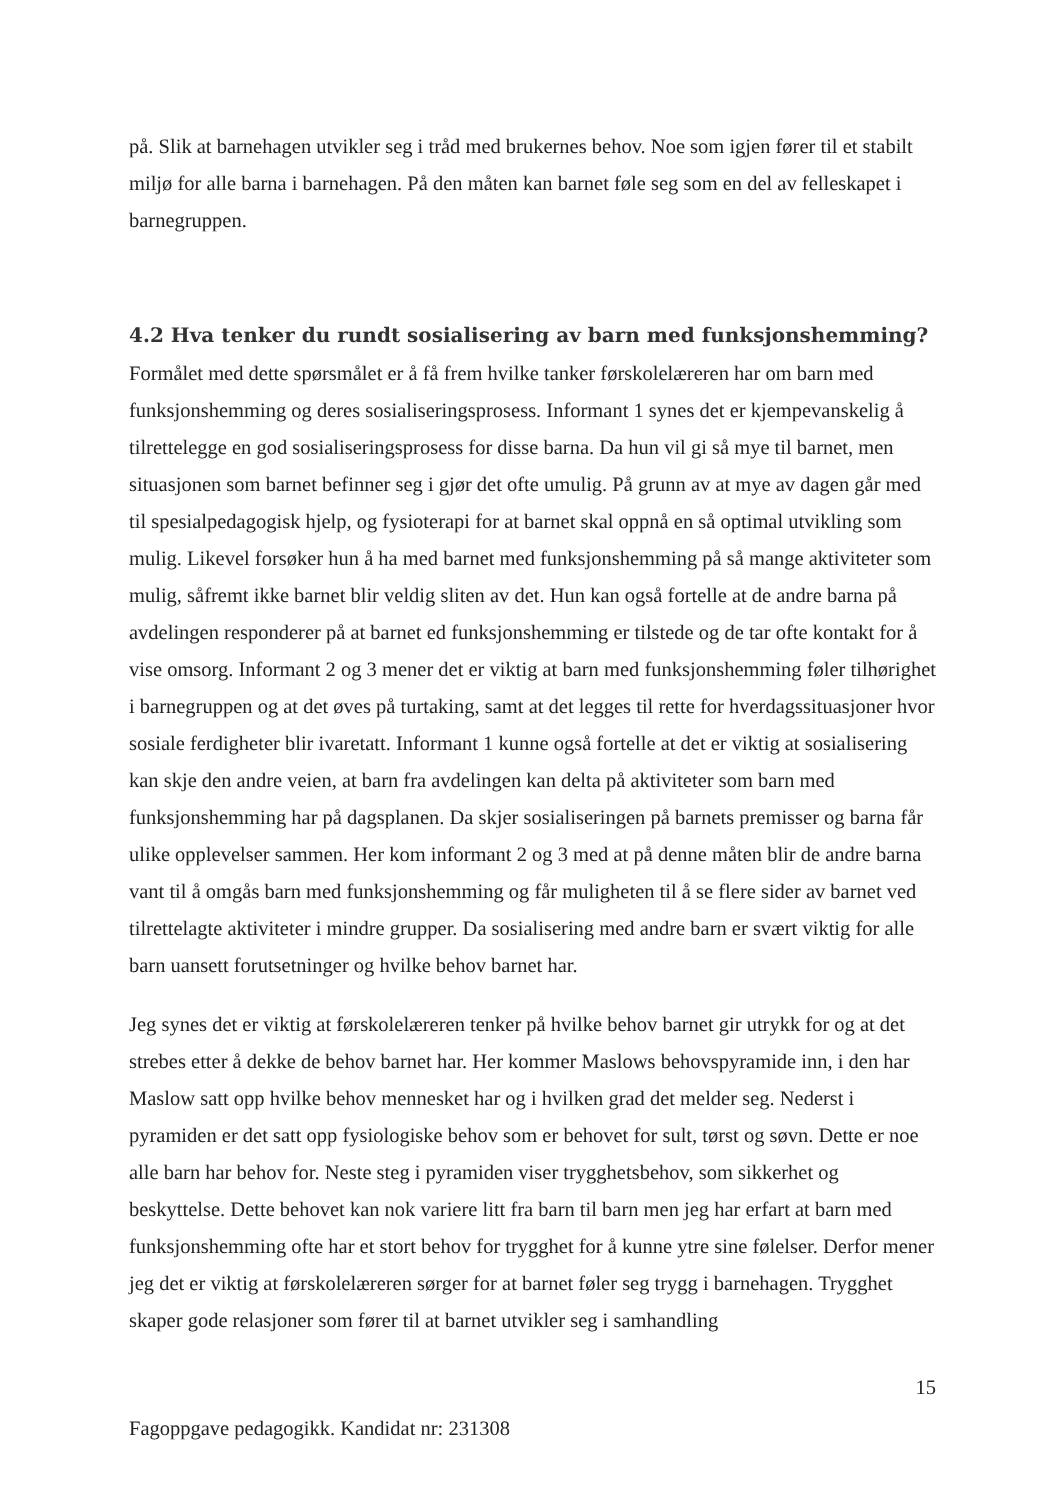på. Slik at barnehagen utvikler seg i tråd med brukernes behov. Noe som igjen fører til et stabilt miljø for alle barna i barnehagen. På den måten kan barnet føle seg som en del av felleskapet i barnegruppen.
4.2 Hva tenker du rundt sosialisering av barn med funksjonshemming?
Formålet med dette spørsmålet er å få frem hvilke tanker førskolelæreren har om barn med funksjonshemming og deres sosialiseringsprosess. Informant 1 synes det er kjempevanskelig å tilrettelegge en god sosialiseringsprosess for disse barna. Da hun vil gi så mye til barnet, men situasjonen som barnet befinner seg i gjør det ofte umulig. På grunn av at mye av dagen går med til spesialpedagogisk hjelp, og fysioterapi for at barnet skal oppnå en så optimal utvikling som mulig. Likevel forsøker hun å ha med barnet med funksjonshemming på så mange aktiviteter som mulig, såfremt ikke barnet blir veldig sliten av det. Hun kan også fortelle at de andre barna på avdelingen responderer på at barnet ed funksjonshemming er tilstede og de tar ofte kontakt for å vise omsorg. Informant 2 og 3 mener det er viktig at barn med funksjonshemming føler tilhørighet i barnegruppen og at det øves på turtaking, samt at det legges til rette for hverdagssituasjoner hvor sosiale ferdigheter blir ivaretatt. Informant 1 kunne også fortelle at det er viktig at sosialisering kan skje den andre veien, at barn fra avdelingen kan delta på aktiviteter som barn med funksjonshemming har på dagsplanen. Da skjer sosialiseringen på barnets premisser og barna får ulike opplevelser sammen. Her kom informant 2 og 3 med at på denne måten blir de andre barna vant til å omgås barn med funksjonshemming og får muligheten til å se flere sider av barnet ved tilrettelagte aktiviteter i mindre grupper. Da sosialisering med andre barn er svært viktig for alle barn uansett forutsetninger og hvilke behov barnet har.
Jeg synes det er viktig at førskolelæreren tenker på hvilke behov barnet gir utrykk for og at det strebes etter å dekke de behov barnet har. Her kommer Maslows behovspyramide inn, i den har Maslow satt opp hvilke behov mennesket har og i hvilken grad det melder seg. Nederst i pyramiden er det satt opp fysiologiske behov som er behovet for sult, tørst og søvn. Dette er noe alle barn har behov for. Neste steg i pyramiden viser trygghetsbehov, som sikkerhet og beskyttelse. Dette behovet kan nok variere litt fra barn til barn men jeg har erfart at barn med funksjonshemming ofte har et stort behov for trygghet for å kunne ytre sine følelser. Derfor mener jeg det er viktig at førskolelæreren sørger for at barnet føler seg trygg i barnehagen. Trygghet skaper gode relasjoner som fører til at barnet utvikler seg i samhandling
15
Fagoppgave pedagogikk. Kandidat nr: 231308